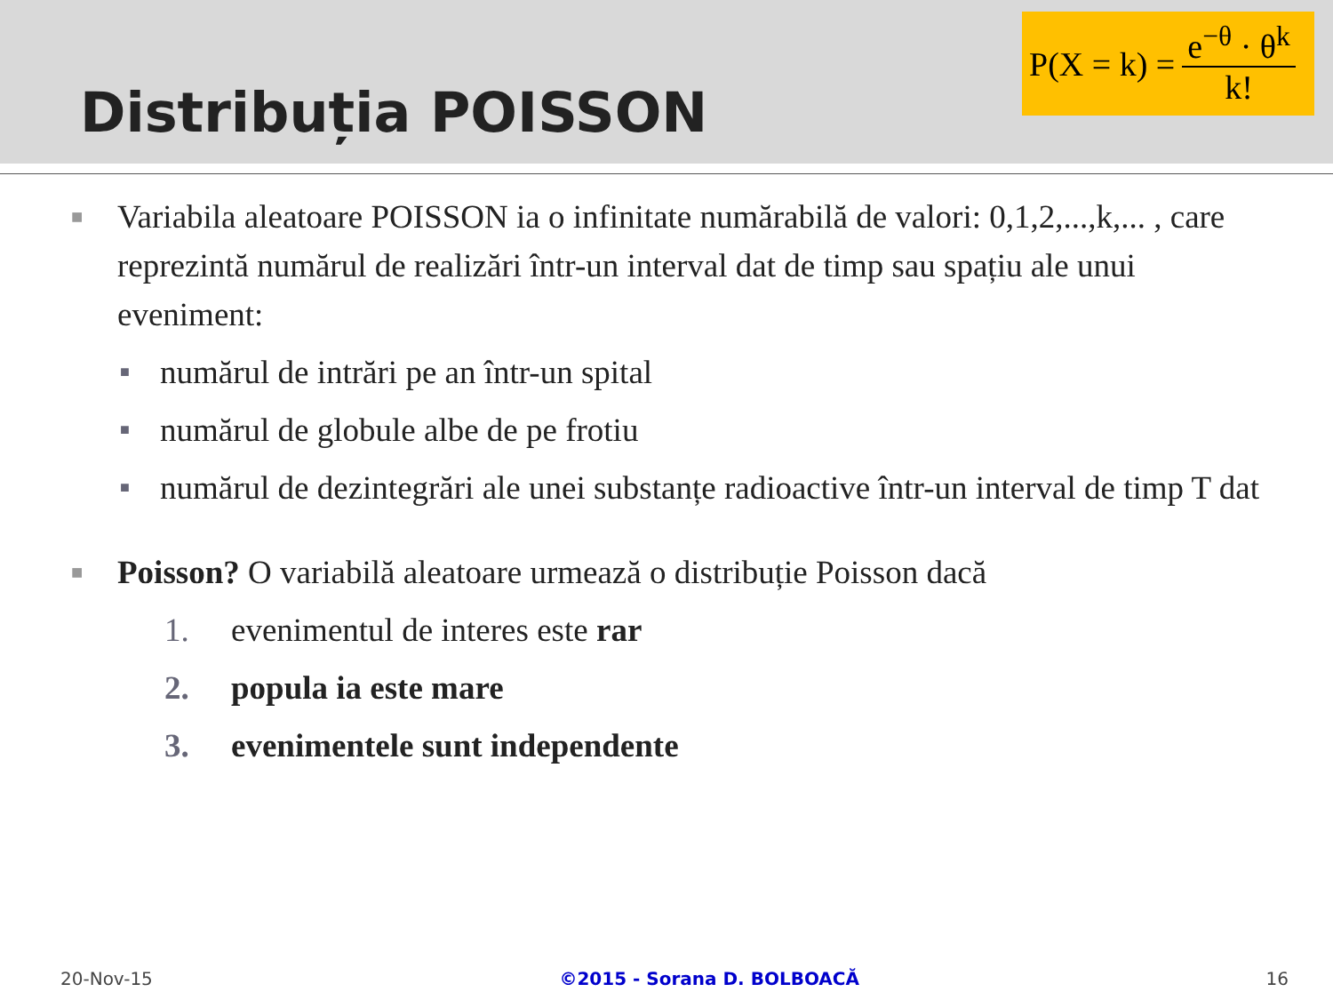Distribuția POISSON
P(X = k) = e<sup>−θ</sup> · θ<sup>k</sup> k!
■ Variabila aleatoare POISSON ia o infinitate numărabilă de valori: 0,1,2,...,k,... , care reprezintă numărul de realizări într-un interval dat de timp sau spațiu ale unui eveniment:
■ numărul de intrări pe an într-un spital
■ numărul de globule albe de pe frotiu
■ numărul de dezintegrări ale unei substanțe radioactive într-un interval de timp T dat
■ Poisson? O variabilă aleatoare urmează o distribuție Poisson dacă
1. evenimentul de interes este rar
2. popula ia este mare
3. evenimentele sunt independente
20-Nov-15 ©2015 - Sorana D. BOLBOACĂ 16